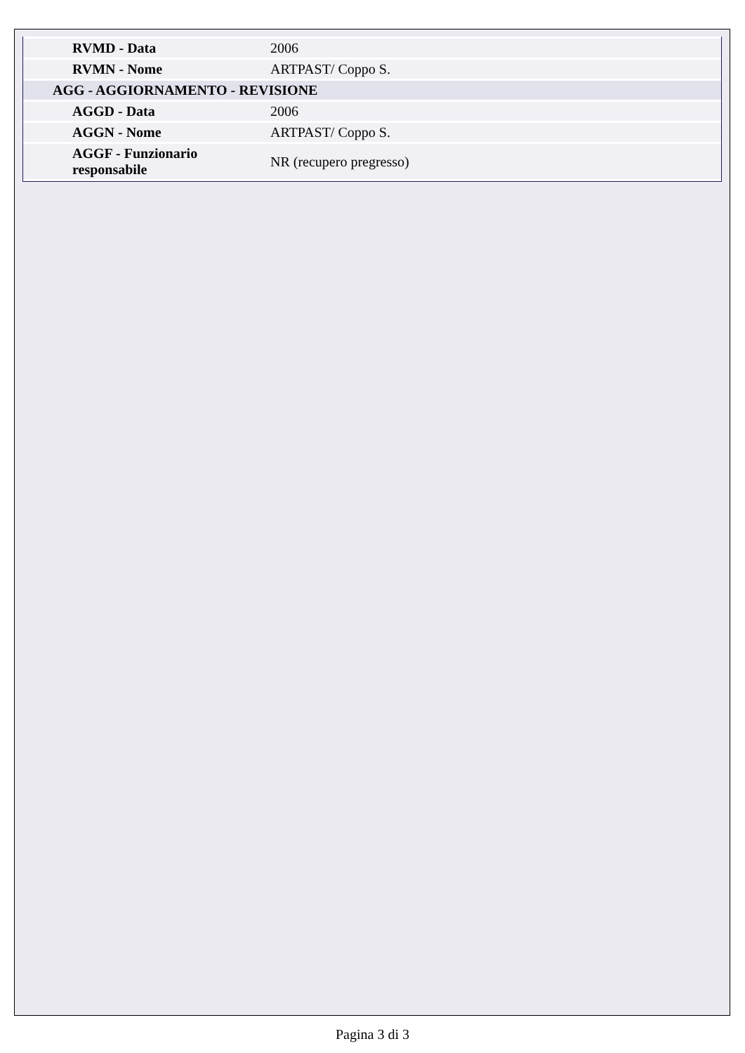| RVMD - Data | 2006 |
| RVMN - Nome | ARTPAST/ Coppo S. |
| AGG - AGGIORNAMENTO - REVISIONE | |
| AGGD - Data | 2006 |
| AGGN - Nome | ARTPAST/ Coppo S. |
| AGGF - Funzionario responsabile | NR (recupero pregresso) |
Pagina 3 di 3